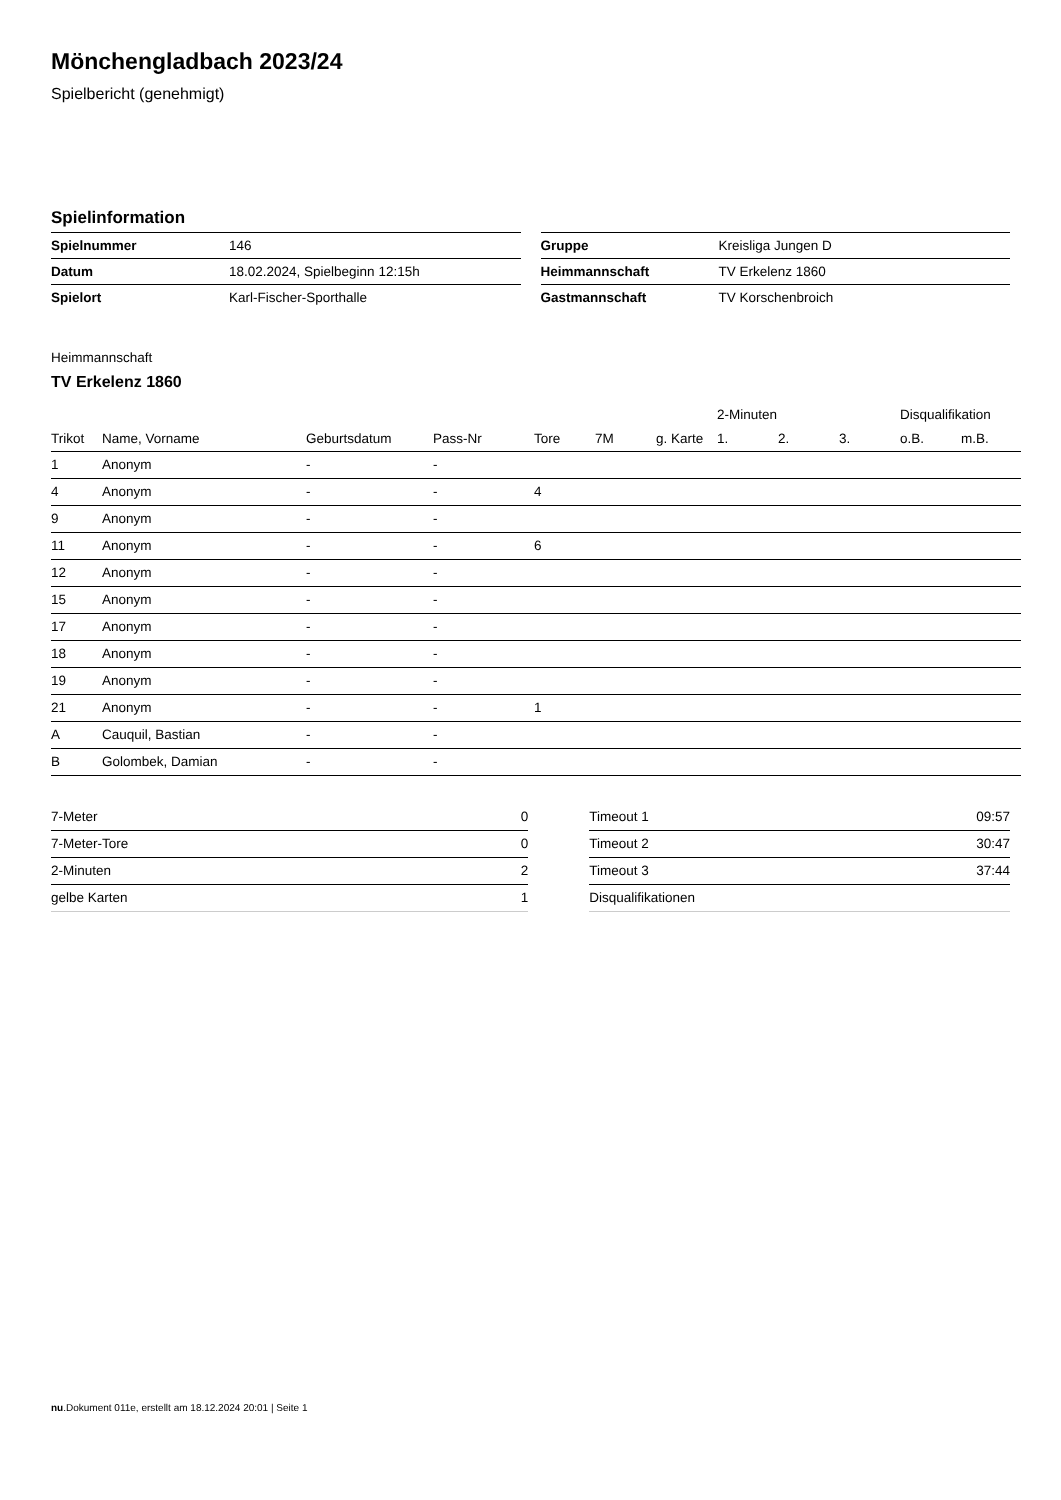Mönchengladbach 2023/24
Spielbericht (genehmigt)
Spielinformation
| Spielnummer | 146 |
| Datum | 18.02.2024, Spielbeginn 12:15h |
| Spielort | Karl-Fischer-Sporthalle |
| Gruppe | Kreisliga Jungen D |
| Heimmannschaft | TV Erkelenz 1860 |
| Gastmannschaft | TV Korschenbroich |
Heimmannschaft
TV Erkelenz 1860
| | | | | | | | 2-Minuten | | | Disqualifikation | |
| --- | --- | --- | --- | --- | --- | --- | --- | --- | --- | --- | --- |
| Trikot | Name, Vorname | Geburtsdatum | Pass-Nr | Tore | 7M | g. Karte | 1. | 2. | 3. | o.B. | m.B. |
| 1 | Anonym | - | - | | | | | | | | |
| 4 | Anonym | - | - | 4 | | | | | | | |
| 9 | Anonym | - | - | | | | | | | | |
| 11 | Anonym | - | - | 6 | | | | | | | |
| 12 | Anonym | - | - | | | | | | | | |
| 15 | Anonym | - | - | | | | | | | | |
| 17 | Anonym | - | - | | | | | | | | |
| 18 | Anonym | - | - | | | | | | | | |
| 19 | Anonym | - | - | | | | | | | | |
| 21 | Anonym | - | - | 1 | | | | | | | |
| A | Cauquil, Bastian | - | - | | | | | | | | |
| B | Golombek, Damian | - | - | | | | | | | | |
| 7-Meter | 0 |
| 7-Meter-Tore | 0 |
| 2-Minuten | 2 |
| gelbe Karten | 1 |
| Timeout 1 | 09:57 |
| Timeout 2 | 30:47 |
| Timeout 3 | 37:44 |
| Disqualifikationen | |
nu.Dokument 011e, erstellt am 18.12.2024 20:01 | Seite 1